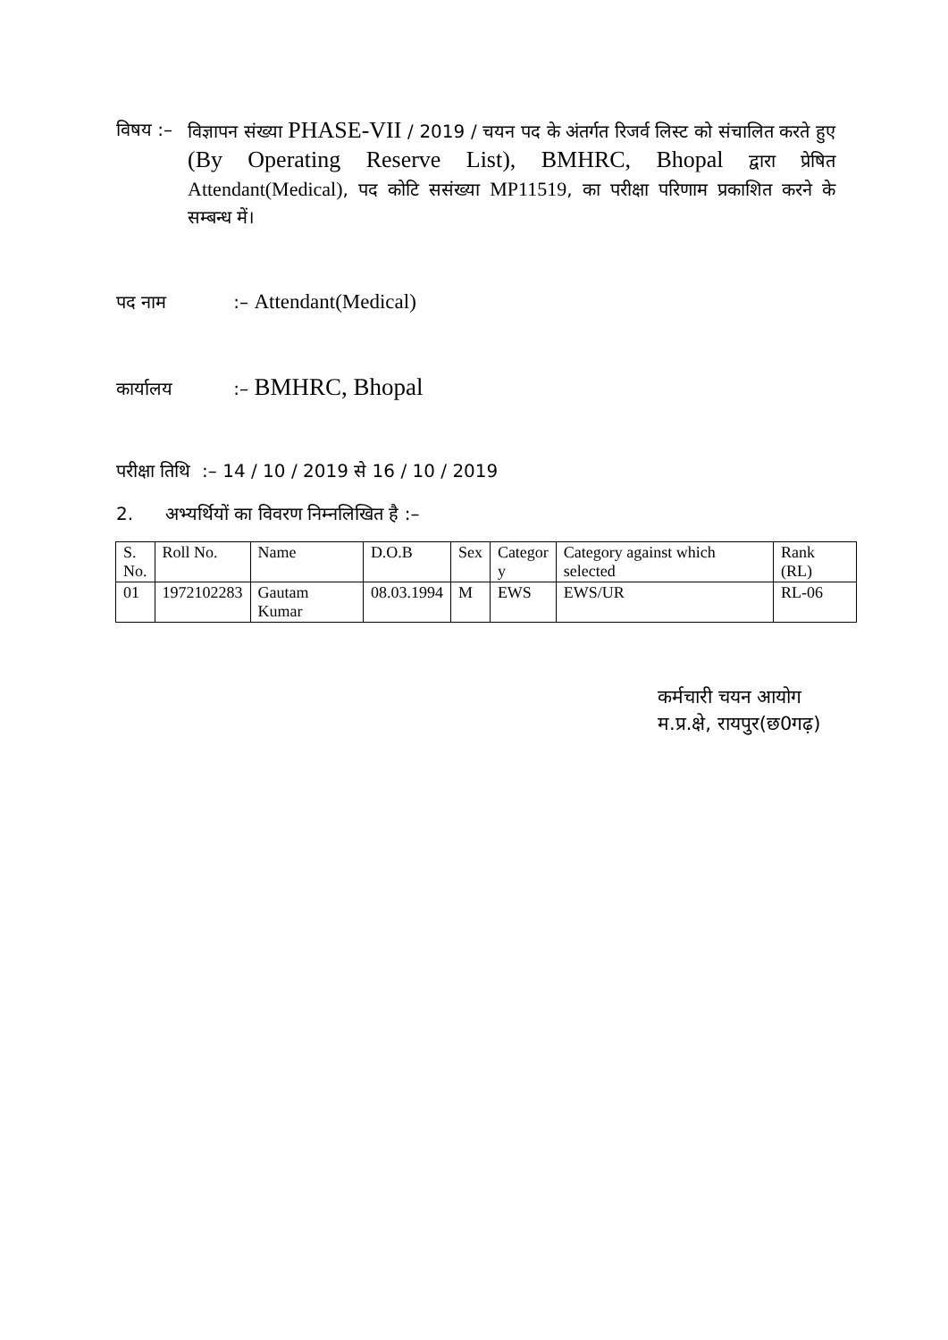विषय :–
विज्ञापन संख्या PHASE-VII / 2019 / चयन पद के अंतर्गत रिजर्व लिस्ट को संचालित करते हुए (By Operating Reserve List), BMHRC, Bhopal द्वारा प्रेषित Attendant(Medical), पद कोटि ससंख्या MP11519, का परीक्षा परिणाम प्रकाशित करने के सम्बन्ध में।
पद नाम :– Attendant(Medical)
कार्यालय :– BMHRC, Bhopal
परीक्षा तिथि :– 14 / 10 / 2019 से 16 / 10 / 2019
2. अभ्यर्थियों का विवरण निम्नलिखित है :–
| S. No. | Roll No. | Name | D.O.B | Sex | Categor y | Category against which selected | Rank (RL) |
| 01 | 1972102283 | Gautam Kumar | 08.03.1994 | M | EWS | EWS/UR | RL-06 |
कर्मचारी चयन आयोग
म.प्र.क्षे, रायपुर(छ0गढ़)